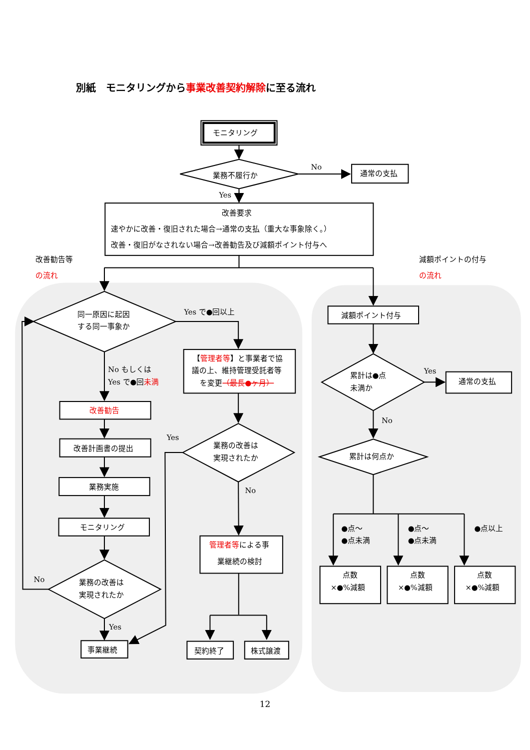別紙　モニタリングから事業改善契約解除に至る流れ
モニタリング
業務不履行か
No
通常の支払
Yes
改善要求
速やかに改善・復旧された場合→通常の支払（重大な事象除く。）
改善・復旧がなされない場合→改善勧告及び減額ポイント付与へ
改善勧告等
の流れ
減額ポイントの付与
の流れ
同一原因に起因
する同一事象か
Yes で●回以上
【管理者等】と事業者で協
議の上、維持管理受託者等
を変更（最長●ヶ月）
No もしくは
Yes で●回未満
改善勧告
改善計画書の提出
業務実施
モニタリング
Yes
業務の改善は
実現されたか
No
管理者等による事
業継続の検討
No
業務の改善は
実現されたか
Yes
事業継続
契約終了
株式譲渡
減額ポイント付与
累計は●点
未満か
Yes
通常の支払
No
累計は何点か
●点～
●点未満
●点～
●点未満
●点以上
点数
×●%減額
点数
×●%減額
点数
×●%減額
12